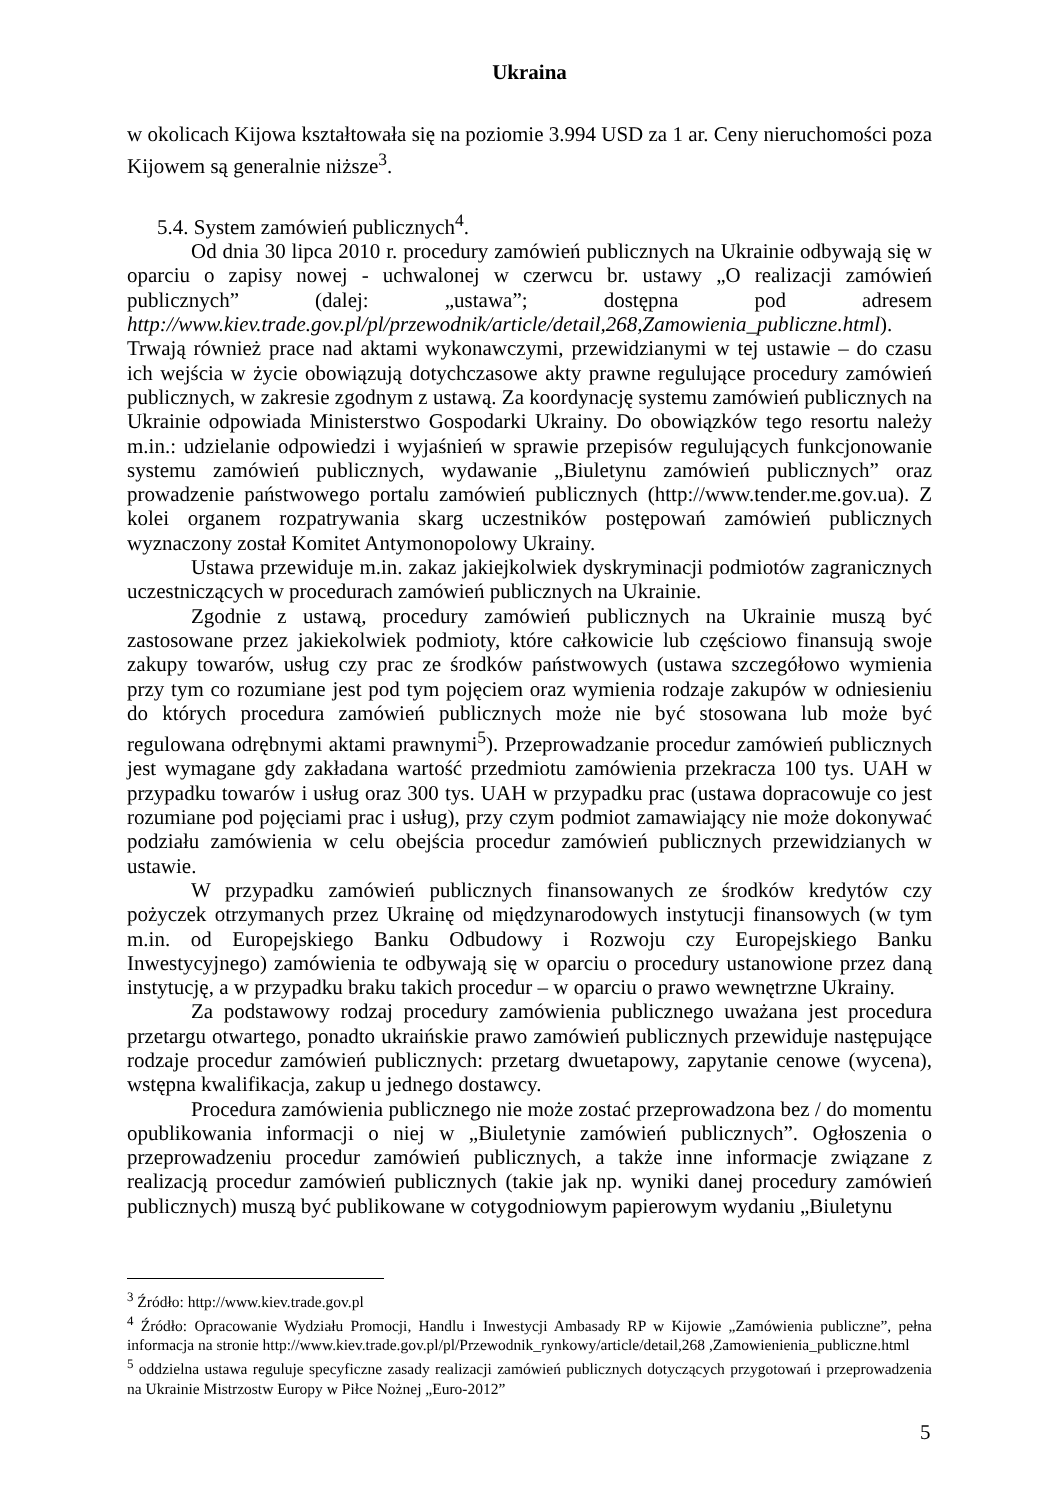Ukraina
w okolicach Kijowa kształtowała się na poziomie 3.994 USD za 1 ar. Ceny nieruchomości poza Kijowem są generalnie niższe<sup>3</sup>.
5.4. System zamówień publicznych<sup>4</sup>.
Od dnia 30 lipca 2010 r. procedury zamówień publicznych na Ukrainie odbywają się w oparciu o zapisy nowej - uchwalonej w czerwcu br. ustawy „O realizacji zamówień publicznych” (dalej: „ustawa”; dostępna pod adresem http://www.kiev.trade.gov.pl/pl/przewodnik/article/detail,268,Zamowienia_publiczne.html). Trwają również prace nad aktami wykonawczymi, przewidzianymi w tej ustawie – do czasu ich wejścia w życie obowiązują dotychczasowe akty prawne regulujące procedury zamówień publicznych, w zakresie zgodnym z ustawą. Za koordynację systemu zamówień publicznych na Ukrainie odpowiada Ministerstwo Gospodarki Ukrainy. Do obowiązków tego resortu należy m.in.: udzielanie odpowiedzi i wyjaśnień w sprawie przepisów regulujących funkcjonowanie systemu zamówień publicznych, wydawanie „Biuletynu zamówień publicznych” oraz prowadzenie państwowego portalu zamówień publicznych (http://www.tender.me.gov.ua). Z kolei organem rozpatrywania skarg uczestników postępowań zamówień publicznych wyznaczony został Komitet Antymonopolowy Ukrainy.
Ustawa przewiduje m.in. zakaz jakiejkolwiek dyskryminacji podmiotów zagranicznych uczestniczących w procedurach zamówień publicznych na Ukrainie.
Zgodnie z ustawą, procedury zamówień publicznych na Ukrainie muszą być zastosowane przez jakiekolwiek podmioty, które całkowicie lub częściowo finansują swoje zakupy towarów, usług czy prac ze środków państwowych (ustawa szczegółowo wymienia przy tym co rozumiane jest pod tym pojęciem oraz wymienia rodzaje zakupów w odniesieniu do których procedura zamówień publicznych może nie być stosowana lub może być regulowana odrębnymi aktami prawnymi<sup>5</sup>). Przeprowadzanie procedur zamówień publicznych jest wymagane gdy zakładana wartość przedmiotu zamówienia przekracza 100 tys. UAH w przypadku towarów i usług oraz 300 tys. UAH w przypadku prac (ustawa dopracowuje co jest rozumiane pod pojęciami prac i usług), przy czym podmiot zamawiający nie może dokonywać podziału zamówienia w celu obejścia procedur zamówień publicznych przewidzianych w ustawie.
W przypadku zamówień publicznych finansowanych ze środków kredytów czy pożyczek otrzymanych przez Ukrainę od międzynarodowych instytucji finansowych (w tym m.in. od Europejskiego Banku Odbudowy i Rozwoju czy Europejskiego Banku Inwestycyjnego) zamówienia te odbywają się w oparciu o procedury ustanowione przez daną instytucję, a w przypadku braku takich procedur – w oparciu o prawo wewnętrzne Ukrainy.
Za podstawowy rodzaj procedury zamówienia publicznego uważana jest procedura przetargu otwartego, ponadto ukraińskie prawo zamówień publicznych przewiduje następujące rodzaje procedur zamówień publicznych: przetarg dwuetapowy, zapytanie cenowe (wycena), wstępna kwalifikacja, zakup u jednego dostawcy.
Procedura zamówienia publicznego nie może zostać przeprowadzona bez / do momentu opublikowania informacji o niej w „Biuletynie zamówień publicznych”. Ogłoszenia o przeprowadzeniu procedur zamówień publicznych, a także inne informacje związane z realizacją procedur zamówień publicznych (takie jak np. wyniki danej procedury zamówień publicznych) muszą być publikowane w cotygodniowym papierowym wydaniu „Biuletynu
<sup>3</sup> Źródło: http://www.kiev.trade.gov.pl
<sup>4</sup> Źródło: Opracowanie Wydziału Promocji, Handlu i Inwestycji Ambasady RP w Kijowie „Zamówienia publiczne”, pełna informacja na stronie http://www.kiev.trade.gov.pl/pl/Przewodnik_rynkowy/article/detail,268 ,Zamowienienia_publiczne.html
<sup>5</sup> oddzielna ustawa reguluje specyficzne zasady realizacji zamówień publicznych dotyczących przygotowań i przeprowadzenia na Ukrainie Mistrzostw Europy w Piłce Nożnej „Euro-2012”
5